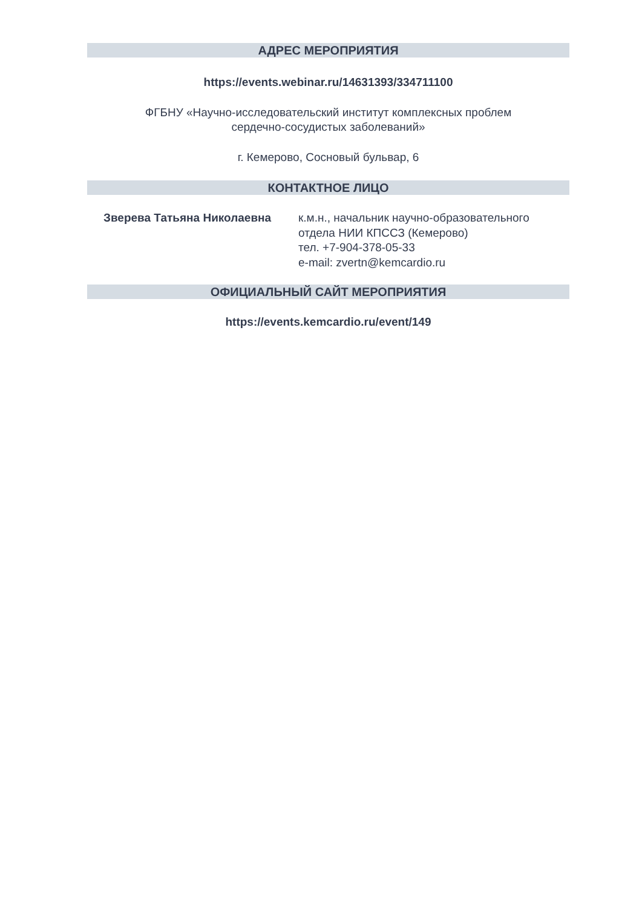АДРЕС МЕРОПРИЯТИЯ
https://events.webinar.ru/14631393/334711100
ФГБНУ «Научно-исследовательский институт комплексных проблем
сердечно-сосудистых заболеваний»
г. Кемерово, Сосновый бульвар, 6
КОНТАКТНОЕ ЛИЦО
Зверева Татьяна Николаевна к.м.н., начальник научно-образовательного отдела НИИ КПССЗ (Кемерово)
тел. +7-904-378-05-33
e-mail: zvertn@kemcardio.ru
ОФИЦИАЛЬНЫЙ САЙТ МЕРОПРИЯТИЯ
https://events.kemcardio.ru/event/149